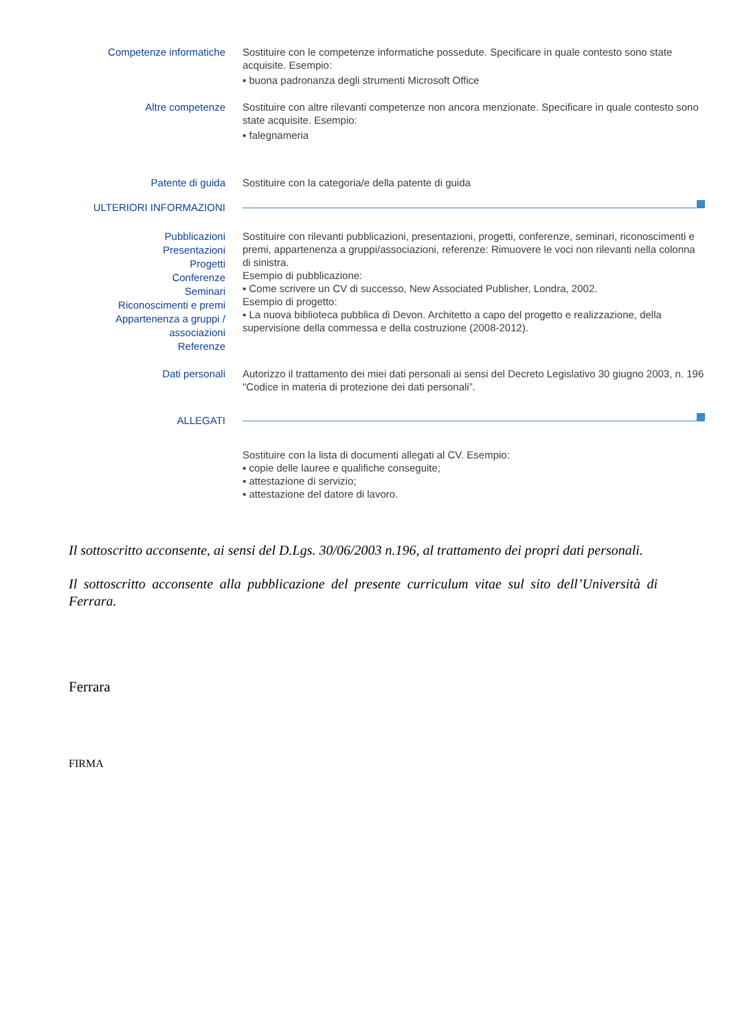Competenze informatiche
Sostituire con le competenze informatiche possedute. Specificare in quale contesto sono state acquisite. Esempio:
▪ buona padronanza degli strumenti Microsoft Office
Altre competenze
Sostituire con altre rilevanti competenze non ancora menzionate. Specificare in quale contesto sono state acquisite. Esempio:
▪ falegnameria
Patente di guida
Sostituire con la categoria/e della patente di guida
ULTERIORI INFORMAZIONI
Pubblicazioni
Presentazioni
Progetti
Conferenze
Seminari
Riconoscimenti e premi
Appartenenza a gruppi / associazioni
Referenze
Sostituire con rilevanti pubblicazioni, presentazioni, progetti, conferenze, seminari, riconoscimenti e premi, appartenenza a gruppi/associazioni, referenze: Rimuovere le voci non rilevanti nella colonna di sinistra.
Esempio di pubblicazione:
▪ Come scrivere un CV di successo, New Associated Publisher, Londra, 2002.
Esempio di progetto:
▪ La nuova biblioteca pubblica di Devon. Architetto a capo del progetto e realizzazione, della supervisione della commessa e della costruzione (2008-2012).
Dati personali
Autorizzo il trattamento dei miei dati personali ai sensi del Decreto Legislativo 30 giugno 2003, n. 196 "Codice in materia di protezione dei dati personali”.
ALLEGATI
Sostituire con la lista di documenti allegati al CV. Esempio:
▪ copie delle lauree e qualifiche conseguite;
▪ attestazione di servizio;
▪ attestazione del datore di lavoro.
Il sottoscritto acconsente, ai sensi del D.Lgs. 30/06/2003 n.196, al trattamento dei propri dati personali.
Il sottoscritto acconsente alla pubblicazione del presente curriculum vitae sul sito dell’Università di Ferrara.
Ferrara
FIRMA